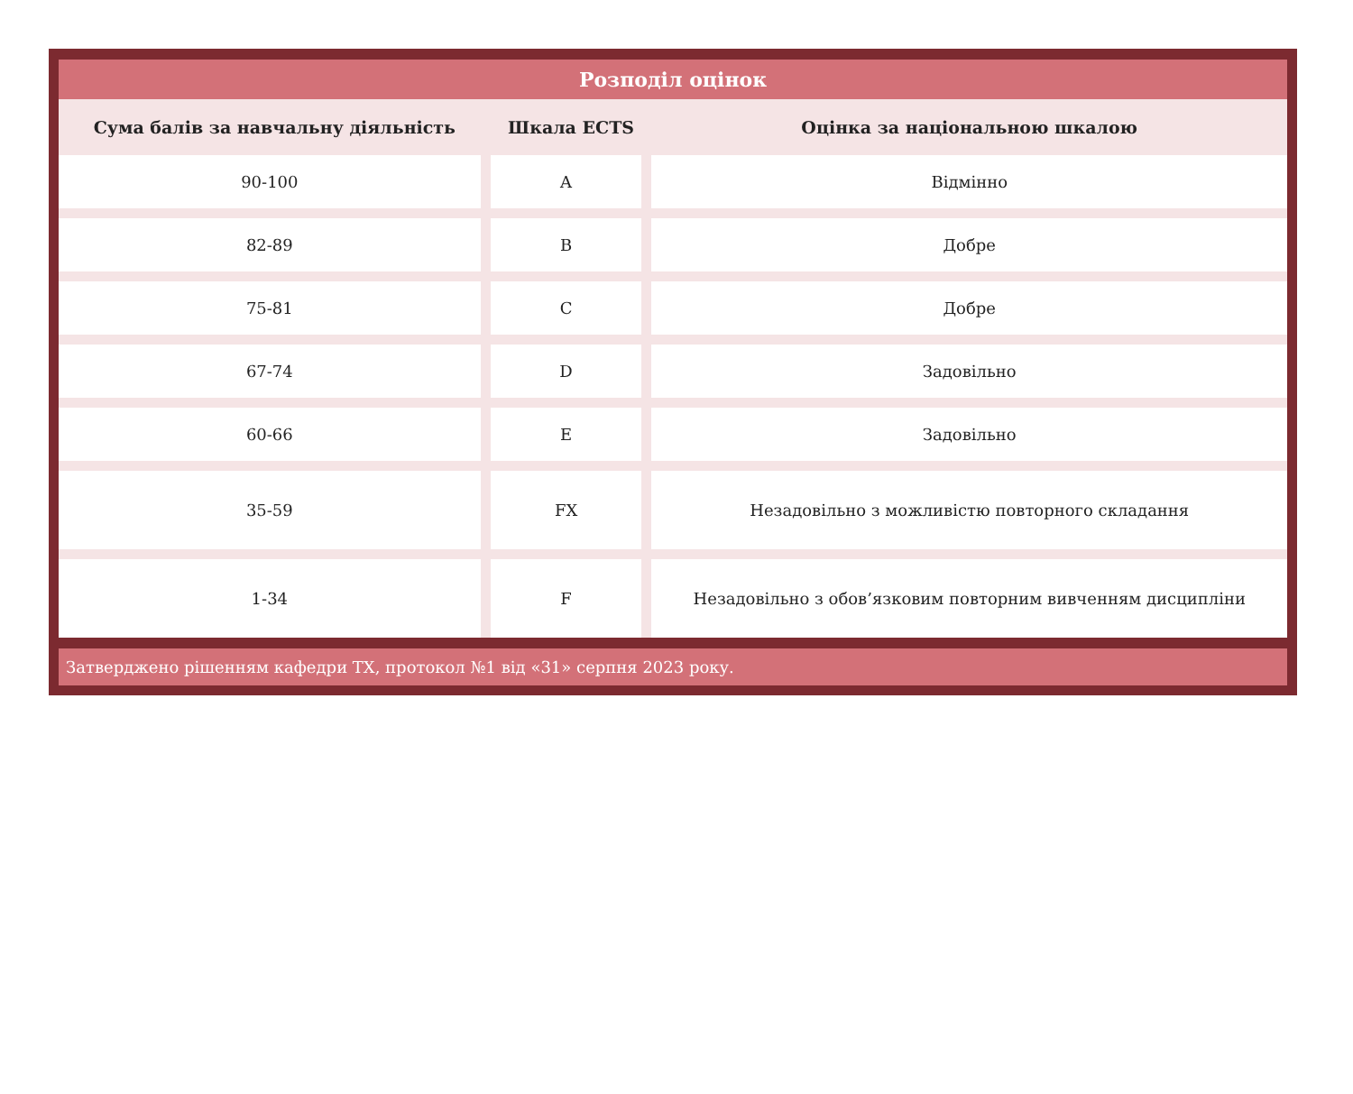| Розподіл оцінок | | |
| Сума балів за навчальну діяльність | Шкала ECTS | Оцінка за національною шкалою |
| 90-100 | A | Відмінно |
| 82-89 | B | Добре |
| 75-81 | C | Добре |
| 67-74 | D | Задовільно |
| 60-66 | E | Задовільно |
| 35-59 | FX | Незадовільно з можливістю повторного складання |
| 1-34 | F | Незадовільно з обов’язковим повторним вивченням дисципліни |
Затверджено рішенням кафедри ТХ, протокол №1 від «31» серпня 2023 року.